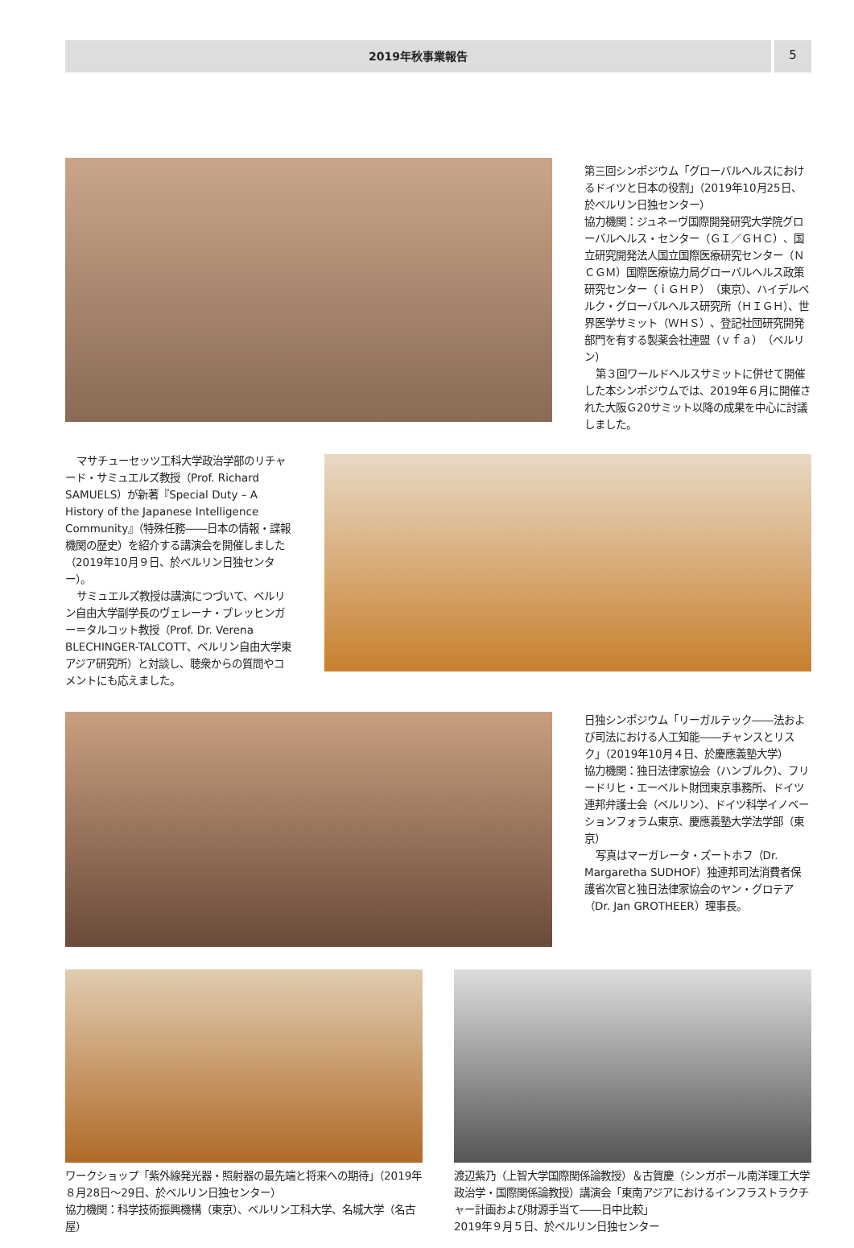2019年秋事業報告
5
第三回シンポジウム「グローバルヘルスにおけるドイツと日本の役割」（2019年10月25日、於ベルリン日独センター）
協力機関：ジュネーヴ国際開発研究大学院グローバルヘルス・センター（ＧＩ／ＧＨＣ）、国立研究開発法人国立国際医療研究センター（ＮＣＧＭ）国際医療協力局グローバルヘルス政策研究センター（ｉＧＨＰ）（東京）、ハイデルベルク・グローバルヘルス研究所（ＨＩＧＨ）、世界医学サミット（ＷＨＳ）、登記社団研究開発部門を有する製薬会社連盟（ｖｆａ）（ベルリン）
第３回ワールドヘルスサミットに併せて開催した本シンポジウムでは、2019年６月に開催された大阪Ｇ20サミット以降の成果を中心に討議しました。
マサチューセッツ工科大学政治学部のリチャード・サミュエルズ教授（Prof. Richard SAMUELS）が新著『Special Duty – A History of the Japanese Intelligence Community』（特殊任務――日本の情報・諜報機関の歴史）を紹介する講演会を開催しました（2019年10月９日、於ベルリン日独センター）。
サミュエルズ教授は講演につづいて、ベルリン自由大学副学長のヴェレーナ・ブレッヒンガー＝タルコット教授（Prof. Dr. Verena BLECHINGER-TALCOTT、ベルリン自由大学東アジア研究所）と対談し、聴衆からの質問やコメントにも応えました。
日独シンポジウム「リーガルテック――法および司法における人工知能――チャンスとリスク」（2019年10月４日、於慶應義塾大学）
協力機関：独日法律家協会（ハンブルク）、フリードリヒ・エーベルト財団東京事務所、ドイツ連邦弁護士会（ベルリン）、ドイツ科学イノベーションフォラム東京、慶應義塾大学法学部（東京）
写真はマーガレータ・ズートホフ（Dr. Margaretha SUDHOF）独連邦司法消費者保護省次官と独日法律家協会のヤン・グロテア（Dr. Jan GROTHEER）理事長。
ワークショップ「紫外線発光器・照射器の最先端と将来への期待」（2019年８月28日～29日、於ベルリン日独センター）
協力機関：科学技術振興機構（東京）、ベルリン工科大学、名城大学（名古屋）
渡辺紫乃（上智大学国際関係論教授）＆古賀慶（シンガポール南洋理工大学政治学・国際関係論教授）講演会「東南アジアにおけるインフラストラクチャー計画および財源手当て――日中比較」
2019年９月５日、於ベルリン日独センター